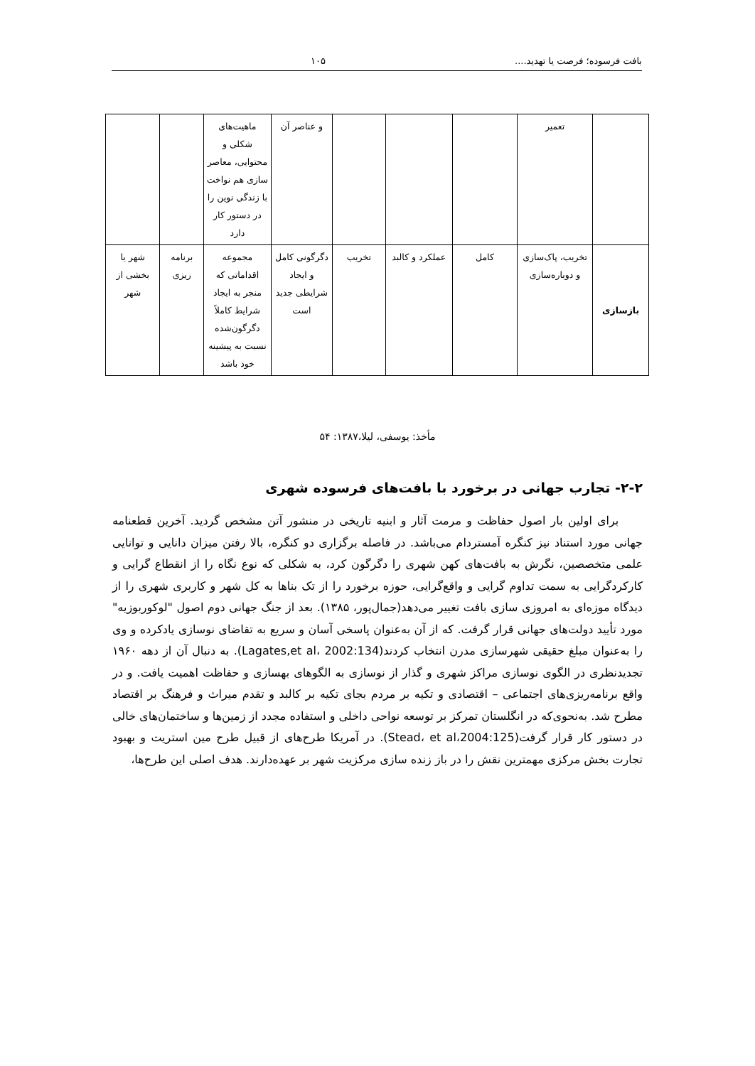بافت فرسوده؛ فرصت یا تهدید.... ۱۰۵
| | تعمیر | | | | و عناصر آن | ماهیت‌های شکلی و محتوایی، معاصر سازی هم نواخت با زندگی نوین را در دستور کار دارد | | |
| بازسازی | تخریب، پاک‌سازی و دوباره‌سازی | کامل | عملکرد و کالبد | تخریب | دگرگونی کامل و ایجاد شرایطی جدید است | مجموعه اقداماتی که منجر به ایجاد شرایط کاملاً دگرگون‌شده نسبت به پیشینه خود باشد | برنامه ریزی | شهر یا بخشی از شهر |
مأخذ: یوسفی، لیلا،۱۳۸۷: ۵۴
۲-۲- تجارب جهانی در برخورد با بافت‌های فرسوده شهری
برای اولین بار اصول حفاظت و مرمت آثار و ابنیه تاریخی در منشور آتن مشخص گردید. آخرین قطعنامه جهانی مورد استناد نیز کنگره آمستردام می‌باشد. در فاصله برگزاری دو کنگره، بالا رفتن میزان دانایی و توانایی علمی متخصصین، نگرش به بافت‌های کهن شهری را دگرگون کرد، به شکلی که نوع نگاه را از انقطاع گرایی و کارکردگرایی به سمت تداوم گرایی و واقع‌گرایی، حوزه برخورد را از تک بناها به کل شهر و کاربری شهری را از دیدگاه موزه‌ای به امروزی سازی بافت تغییر می‌دهد(جمال‌پور، ۱۳۸۵). بعد از جنگ جهانی دوم اصول "لوکوربوزیه" مورد تأیید دولت‌های جهانی قرار گرفت. که از آن به‌عنوان پاسخی آسان و سریع به تقاضای نوسازی یادکرده و وی را به‌عنوان مبلغ حقیقی شهرسازی مدرن انتخاب کردند(Lagates,et al، 2002:134). به دنبال آن از دهه ۱۹۶۰ تجدیدنظری در الگوی نوسازی مراکز شهری و گذار از نوسازی به الگوهای بهسازی و حفاظت اهمیت یافت. و در واقع برنامه‌ریزی‌های اجتماعی – اقتصادی و تکیه بر مردم بجای تکیه بر کالبد و تقدم میراث و فرهنگ بر اقتصاد مطرح شد. به‌نحوی‌که در انگلستان تمرکز بر توسعه نواحی داخلی و استفاده مجدد از زمین‌ها و ساختمان‌های خالی در دستور کار قرار گرفت(Stead، et al،2004:125). در آمریکا طرح‌های از قبیل طرح مین استریت و بهبود تجارت بخش مرکزی مهمترین نقش را در باز زنده سازی مرکزیت شهر بر عهده‌دارند. هدف اصلی این طرح‌ها،